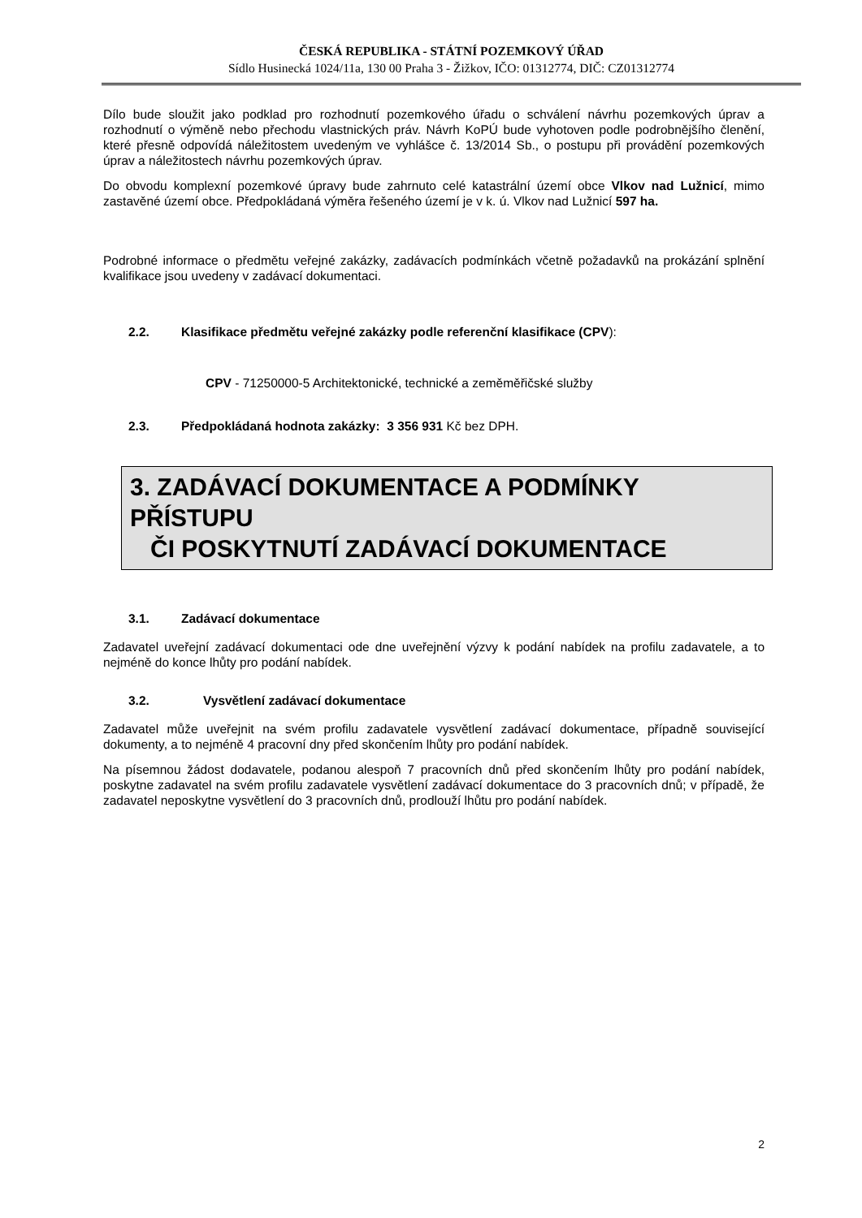ČESKÁ REPUBLIKA - STÁTNÍ POZEMKOVÝ ÚŘAD
Sídlo Husinecká 1024/11a, 130 00 Praha 3 - Žižkov, IČO: 01312774, DIČ: CZ01312774
Dílo bude sloužit jako podklad pro rozhodnutí pozemkového úřadu o schválení návrhu pozemkových úprav a rozhodnutí o výměně nebo přechodu vlastnických práv. Návrh KoPÚ bude vyhotoven podle podrobnějšího členění, které přesně odpovídá náležitostem uvedeným ve vyhlášce č. 13/2014 Sb., o postupu při provádění pozemkových úprav a náležitostech návrhu pozemkových úprav.
Do obvodu komplexní pozemkové úpravy bude zahrnuto celé katastrální území obce Vlkov nad Lužnicí, mimo zastavěné území obce. Předpokládaná výměra řešeného území je v k. ú. Vlkov nad Lužnicí 597 ha.
Podrobné informace o předmětu veřejné zakázky, zadávacích podmínkách včetně požadavků na prokázání splnění kvalifikace jsou uvedeny v zadávací dokumentaci.
2.2. Klasifikace předmětu veřejné zakázky podle referenční klasifikace (CPV):
CPV - 71250000-5 Architektonické, technické a zeměměřičské služby
2.3. Předpokládaná hodnota zakázky: 3 356 931 Kč bez DPH.
3. ZADÁVACÍ DOKUMENTACE A PODMÍNKY PŘÍSTUPU
ČI POSKYTNUTÍ ZADÁVACÍ DOKUMENTACE
3.1. Zadávací dokumentace
Zadavatel uveřejní zadávací dokumentaci ode dne uveřejnění výzvy k podání nabídek na profilu zadavatele, a to nejméně do konce lhůty pro podání nabídek.
3.2. Vysvětlení zadávací dokumentace
Zadavatel může uveřejnit na svém profilu zadavatele vysvětlení zadávací dokumentace, případně související dokumenty, a to nejméně 4 pracovní dny před skončením lhůty pro podání nabídek.
Na písemnou žádost dodavatele, podanou alespoň 7 pracovních dnů před skončením lhůty pro podání nabídek, poskytne zadavatel na svém profilu zadavatele vysvětlení zadávací dokumentace do 3 pracovních dnů; v případě, že zadavatel neposkytne vysvětlení do 3 pracovních dnů, prodlouží lhůtu pro podání nabídek.
2